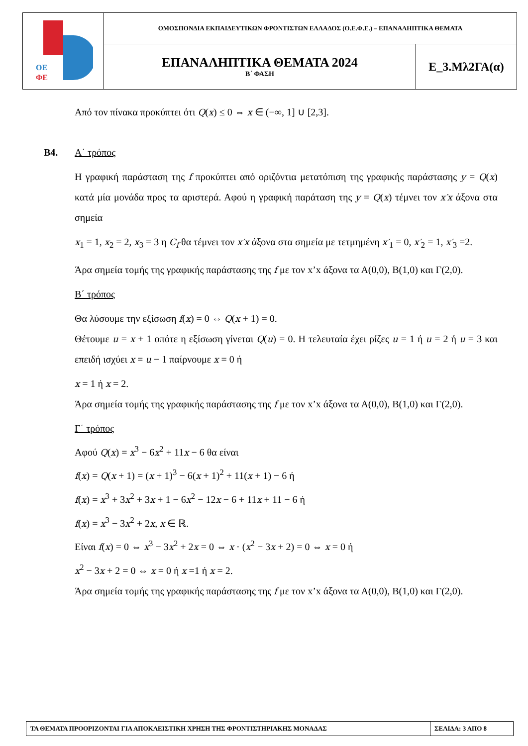| ΟΕ ΦΕ | ΟΜΟΣΠΟΝΔΙΑ ΕΚΠΑΙΔΕΥΤΙΚΩΝ ΦΡΟΝΤΙΣΤΩΝ ΕΛΛΑΔΟΣ (Ο.Ε.Φ.Ε.) – ΕΠΑΝΑΛΗΠΤΙΚΑ ΘΕΜΑΤΑ | |
| | ΕΠΑΝΑΛΗΠΤΙΚΑ ΘΕΜΑΤΑ 2024 Β΄ ΦΑΣΗ | Ε_3.Μλ2ΓΑ(α) |
Από τον πίνακα προκύπτει ότι Q(x) ≤ 0 ⇔ x ∈ (−∞, 1] ∪ [2,3].
Β4. Α΄ τρόπος
Η γραφική παράσταση της f προκύπτει από οριζόντια μετατόπιση της γραφικής παράστασης y = Q(x) κατά μία μονάδα προς τα αριστερά. Αφού η γραφική παράταση της y = Q(x) τέμνει τον x′x άξονα στα σημεία
x<sub>1</sub> = 1, x<sub>2</sub> = 2, x<sub>3</sub> = 3 η C<sub>f</sub> θα τέμνει τον x′x άξονα στα σημεία με τετμημένη x′<sub>1</sub> = 0, x′<sub>2</sub> = 1, x′<sub>3</sub> =2.
Άρα σημεία τομής της γραφικής παράστασης της f με τον x’x άξονα τα Α(0,0), Β(1,0) και Γ(2,0).
Β΄ τρόπος
Θα λύσουμε την εξίσωση f(x) = 0 ⇔ Q(x + 1) = 0.
Θέτουμε u = x + 1 οπότε η εξίσωση γίνεται Q(u) = 0. Η τελευταία έχει ρίζες u = 1 ή u = 2 ή u = 3 και επειδή ισχύει x = u − 1 παίρνουμε x = 0 ή
x = 1 ή x = 2.
Άρα σημεία τομής της γραφικής παράστασης της f με τον x’x άξονα τα Α(0,0), Β(1,0) και Γ(2,0).
Γ΄ τρόπος
Αφού Q(x) = x<sup>3</sup> − 6x<sup>2</sup> + 11x − 6 θα είναι
f(x) = Q(x + 1) = (x + 1)<sup>3</sup> − 6(x + 1)<sup>2</sup> + 11(x + 1) − 6 ή
f(x) = x<sup>3</sup> + 3x<sup>2</sup> + 3x + 1 − 6x<sup>2</sup> − 12x − 6 + 11x + 11 − 6 ή
f(x) = x<sup>3</sup> − 3x<sup>2</sup> + 2x, x ∈ ℝ.
Είναι f(x) = 0 ⇔ x<sup>3</sup> − 3x<sup>2</sup> + 2x = 0 ⇔ x · (x<sup>2</sup> − 3x + 2) = 0 ⇔ x = 0 ή
x<sup>2</sup> − 3x + 2 = 0 ⇔ x = 0 ή x =1 ή x = 2.
Άρα σημεία τομής της γραφικής παράστασης της f με τον x’x άξονα τα Α(0,0), Β(1,0) και Γ(2,0).
| ΤΑ ΘΕΜΑΤΑ ΠΡΟΟΡΙΖΟΝΤΑΙ ΓΙΑ ΑΠΟΚΛΕΙΣΤΙΚΗ ΧΡΗΣΗ ΤΗΣ ΦΡΟΝΤΙΣΤΗΡΙΑΚΗΣ ΜΟΝΑΔΑΣ | ΣΕΛΙΔΑ: 3 ΑΠΟ 8 |